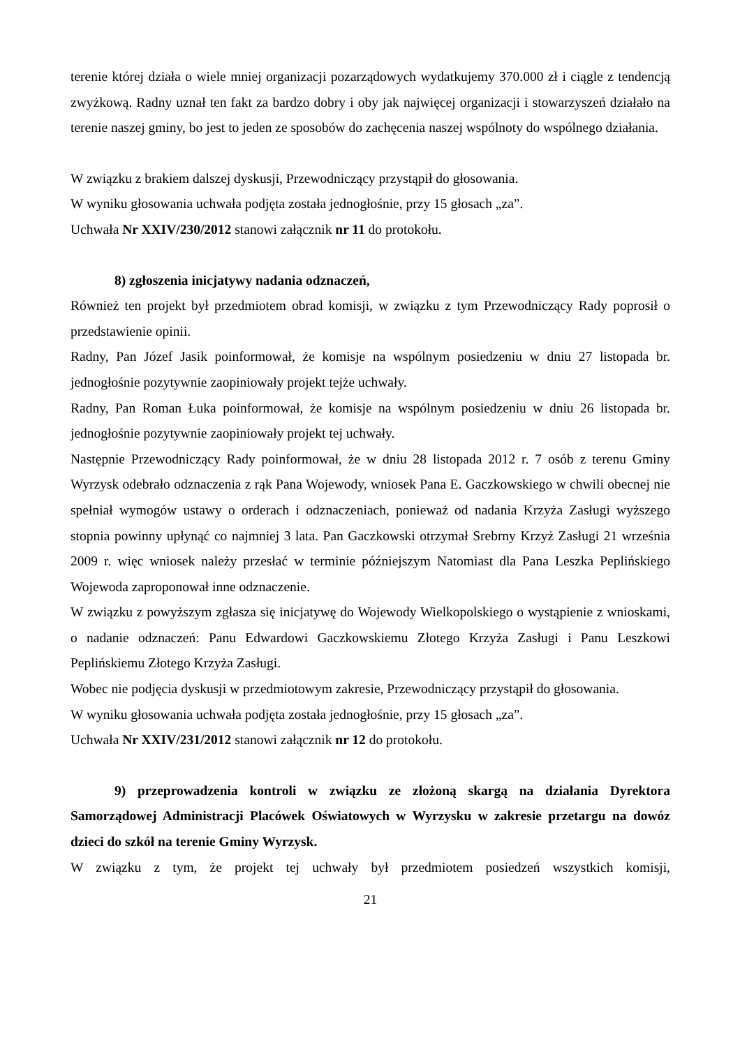terenie której działa o wiele mniej organizacji pozarządowych wydatkujemy 370.000 zł i ciągle z tendencją zwyżkową. Radny uznał ten fakt za bardzo dobry i oby jak najwięcej organizacji i stowarzyszeń działało na terenie naszej gminy, bo jest to jeden ze sposobów do zachęcenia naszej wspólnoty do wspólnego działania.
W związku z brakiem dalszej dyskusji, Przewodniczący przystąpił do głosowania.
W wyniku głosowania uchwała podjęta została jednogłośnie, przy 15 głosach „za”.
Uchwała Nr XXIV/230/2012 stanowi załącznik nr 11 do protokołu.
8) zgłoszenia inicjatywy nadania odznaczeń,
Również ten projekt był przedmiotem obrad komisji, w związku z tym Przewodniczący Rady poprosił o przedstawienie opinii.
Radny, Pan Józef Jasik poinformował, że komisje na wspólnym posiedzeniu w dniu 27 listopada br. jednogłośnie pozytywnie zaopiniowały projekt tejże uchwały.
Radny, Pan Roman Łuka poinformował, że komisje na wspólnym posiedzeniu w dniu 26 listopada br. jednogłośnie pozytywnie zaopiniowały projekt tej uchwały.
Następnie Przewodniczący Rady poinformował, że w dniu 28 listopada 2012 r. 7 osób z terenu Gminy Wyrzysk odebrało odznaczenia z rąk Pana Wojewody, wniosek Pana E. Gaczkowskiego w chwili obecnej nie spełniał wymogów ustawy o orderach i odznaczeniach, ponieważ od nadania Krzyża Zasługi wyższego stopnia powinny upłynąć co najmniej 3 lata. Pan Gaczkowski otrzymał Srebrny Krzyż Zasługi 21 września 2009 r. więc wniosek należy przesłać w terminie późniejszym Natomiast dla Pana Leszka Peplińskiego Wojewoda zaproponował inne odznaczenie.
W związku z powyższym zgłasza się inicjatywę do Wojewody Wielkopolskiego o wystąpienie z wnioskami, o nadanie odznaczeń: Panu Edwardowi Gaczkowskiemu Złotego Krzyża Zasługi i Panu Leszkowi Peplińskiemu Złotego Krzyża Zasługi.
Wobec nie podjęcia dyskusji w przedmiotowym zakresie, Przewodniczący przystąpił do głosowania.
W wyniku głosowania uchwała podjęta została jednogłośnie, przy 15 głosach „za”.
Uchwała Nr XXIV/231/2012 stanowi załącznik nr 12 do protokołu.
9) przeprowadzenia kontroli w związku ze złożoną skargą na działania Dyrektora Samorządowej Administracji Placówek Oświatowych w Wyrzysku w zakresie przetargu na dowóz dzieci do szkół na terenie Gminy Wyrzysk.
W związku z tym, że projekt tej uchwały był przedmiotem posiedzeń wszystkich komisji,
21